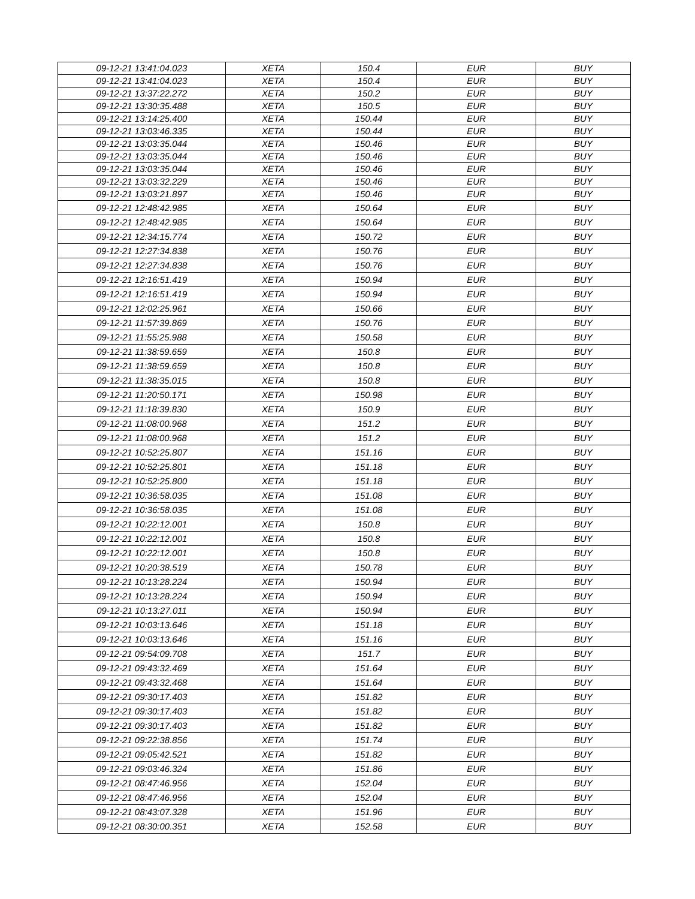| 09-12-21 13:41:04.023 | XETA | 150.4 | EUR | BUY |
| 09-12-21 13:41:04.023 | XETA | 150.4 | EUR | BUY |
| 09-12-21 13:37:22.272 | XETA | 150.2 | EUR | BUY |
| 09-12-21 13:30:35.488 | XETA | 150.5 | EUR | BUY |
| 09-12-21 13:14:25.400 | XETA | 150.44 | EUR | BUY |
| 09-12-21 13:03:46.335 | XETA | 150.44 | EUR | BUY |
| 09-12-21 13:03:35.044 | XETA | 150.46 | EUR | BUY |
| 09-12-21 13:03:35.044 | XETA | 150.46 | EUR | BUY |
| 09-12-21 13:03:35.044 | XETA | 150.46 | EUR | BUY |
| 09-12-21 13:03:32.229 | XETA | 150.46 | EUR | BUY |
| 09-12-21 13:03:21.897 | XETA | 150.46 | EUR | BUY |
| 09-12-21 12:48:42.985 | XETA | 150.64 | EUR | BUY |
| 09-12-21 12:48:42.985 | XETA | 150.64 | EUR | BUY |
| 09-12-21 12:34:15.774 | XETA | 150.72 | EUR | BUY |
| 09-12-21 12:27:34.838 | XETA | 150.76 | EUR | BUY |
| 09-12-21 12:27:34.838 | XETA | 150.76 | EUR | BUY |
| 09-12-21 12:16:51.419 | XETA | 150.94 | EUR | BUY |
| 09-12-21 12:16:51.419 | XETA | 150.94 | EUR | BUY |
| 09-12-21 12:02:25.961 | XETA | 150.66 | EUR | BUY |
| 09-12-21 11:57:39.869 | XETA | 150.76 | EUR | BUY |
| 09-12-21 11:55:25.988 | XETA | 150.58 | EUR | BUY |
| 09-12-21 11:38:59.659 | XETA | 150.8 | EUR | BUY |
| 09-12-21 11:38:59.659 | XETA | 150.8 | EUR | BUY |
| 09-12-21 11:38:35.015 | XETA | 150.8 | EUR | BUY |
| 09-12-21 11:20:50.171 | XETA | 150.98 | EUR | BUY |
| 09-12-21 11:18:39.830 | XETA | 150.9 | EUR | BUY |
| 09-12-21 11:08:00.968 | XETA | 151.2 | EUR | BUY |
| 09-12-21 11:08:00.968 | XETA | 151.2 | EUR | BUY |
| 09-12-21 10:52:25.807 | XETA | 151.16 | EUR | BUY |
| 09-12-21 10:52:25.801 | XETA | 151.18 | EUR | BUY |
| 09-12-21 10:52:25.800 | XETA | 151.18 | EUR | BUY |
| 09-12-21 10:36:58.035 | XETA | 151.08 | EUR | BUY |
| 09-12-21 10:36:58.035 | XETA | 151.08 | EUR | BUY |
| 09-12-21 10:22:12.001 | XETA | 150.8 | EUR | BUY |
| 09-12-21 10:22:12.001 | XETA | 150.8 | EUR | BUY |
| 09-12-21 10:22:12.001 | XETA | 150.8 | EUR | BUY |
| 09-12-21 10:20:38.519 | XETA | 150.78 | EUR | BUY |
| 09-12-21 10:13:28.224 | XETA | 150.94 | EUR | BUY |
| 09-12-21 10:13:28.224 | XETA | 150.94 | EUR | BUY |
| 09-12-21 10:13:27.011 | XETA | 150.94 | EUR | BUY |
| 09-12-21 10:03:13.646 | XETA | 151.18 | EUR | BUY |
| 09-12-21 10:03:13.646 | XETA | 151.16 | EUR | BUY |
| 09-12-21 09:54:09.708 | XETA | 151.7 | EUR | BUY |
| 09-12-21 09:43:32.469 | XETA | 151.64 | EUR | BUY |
| 09-12-21 09:43:32.468 | XETA | 151.64 | EUR | BUY |
| 09-12-21 09:30:17.403 | XETA | 151.82 | EUR | BUY |
| 09-12-21 09:30:17.403 | XETA | 151.82 | EUR | BUY |
| 09-12-21 09:30:17.403 | XETA | 151.82 | EUR | BUY |
| 09-12-21 09:22:38.856 | XETA | 151.74 | EUR | BUY |
| 09-12-21 09:05:42.521 | XETA | 151.82 | EUR | BUY |
| 09-12-21 09:03:46.324 | XETA | 151.86 | EUR | BUY |
| 09-12-21 08:47:46.956 | XETA | 152.04 | EUR | BUY |
| 09-12-21 08:47:46.956 | XETA | 152.04 | EUR | BUY |
| 09-12-21 08:43:07.328 | XETA | 151.96 | EUR | BUY |
| 09-12-21 08:30:00.351 | XETA | 152.58 | EUR | BUY |